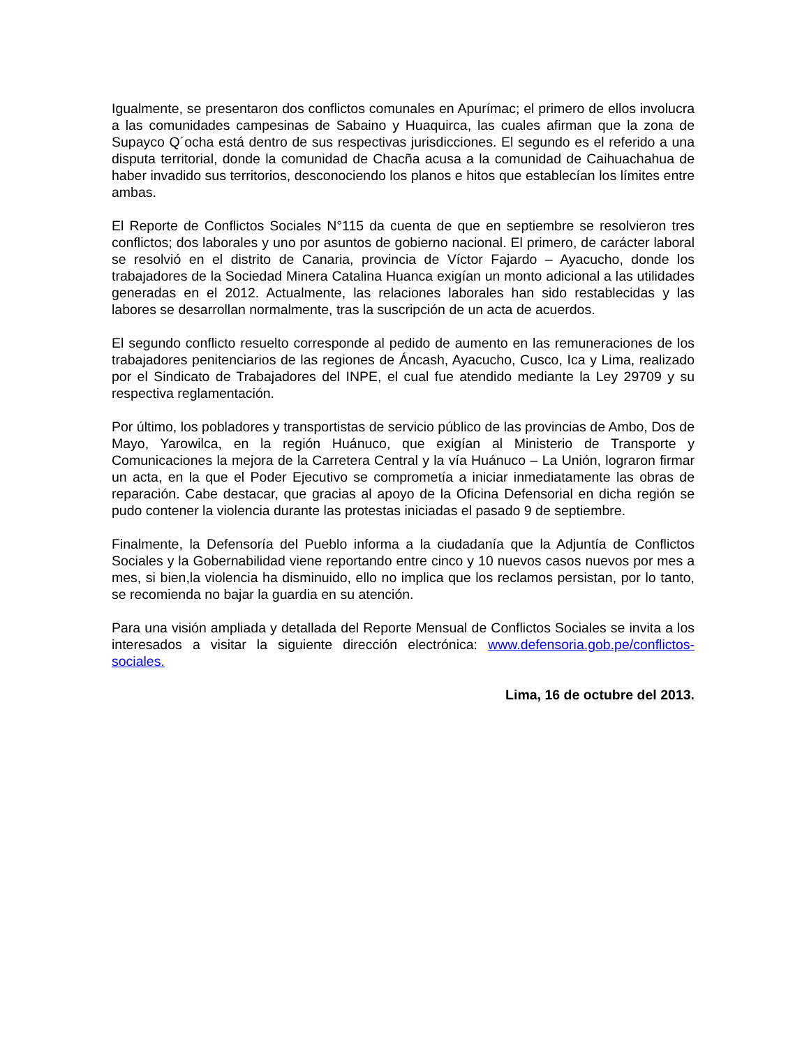Igualmente, se presentaron dos conflictos comunales en Apurímac; el primero de ellos involucra a las comunidades campesinas de Sabaino y Huaquirca, las cuales afirman que la zona de Supayco Q´ocha está dentro de sus respectivas jurisdicciones. El segundo es el referido a una disputa territorial, donde la comunidad de Chacña acusa a la comunidad de Caihuachahua de haber invadido sus territorios, desconociendo los planos e hitos que establecían los límites entre ambas.
El Reporte de Conflictos Sociales N°115 da cuenta de que en septiembre se resolvieron tres conflictos; dos laborales y uno por asuntos de gobierno nacional. El primero, de carácter laboral se resolvió en el distrito de Canaria, provincia de Víctor Fajardo – Ayacucho, donde los trabajadores de la Sociedad Minera Catalina Huanca exigían un monto adicional a las utilidades generadas en el 2012. Actualmente, las relaciones laborales han sido restablecidas y las labores se desarrollan normalmente, tras la suscripción de un acta de acuerdos.
El segundo conflicto resuelto corresponde al pedido de aumento en las remuneraciones de los trabajadores penitenciarios de las regiones de Áncash, Ayacucho, Cusco, Ica y Lima, realizado por el Sindicato de Trabajadores del INPE, el cual fue atendido mediante la Ley 29709 y su respectiva reglamentación.
Por último, los pobladores y transportistas de servicio público de las provincias de Ambo, Dos de Mayo, Yarowilca, en la región Huánuco, que exigían al Ministerio de Transporte y Comunicaciones la mejora de la Carretera Central y la vía Huánuco – La Unión, lograron firmar un acta, en la que el Poder Ejecutivo se comprometía a iniciar inmediatamente las obras de reparación. Cabe destacar, que gracias al apoyo de la Oficina Defensorial en dicha región se pudo contener la violencia durante las protestas iniciadas el pasado 9 de septiembre.
Finalmente, la Defensoría del Pueblo informa a la ciudadanía que la Adjuntía de Conflictos Sociales y la Gobernabilidad viene reportando entre cinco y 10 nuevos casos nuevos por mes a mes, si bien,la violencia ha disminuido, ello no implica que los reclamos persistan, por lo tanto, se recomienda no bajar la guardia en su atención.
Para una visión ampliada y detallada del Reporte Mensual de Conflictos Sociales se invita a los interesados a visitar la siguiente dirección electrónica: www.defensoria.gob.pe/conflictos-sociales.
Lima, 16 de octubre del 2013.